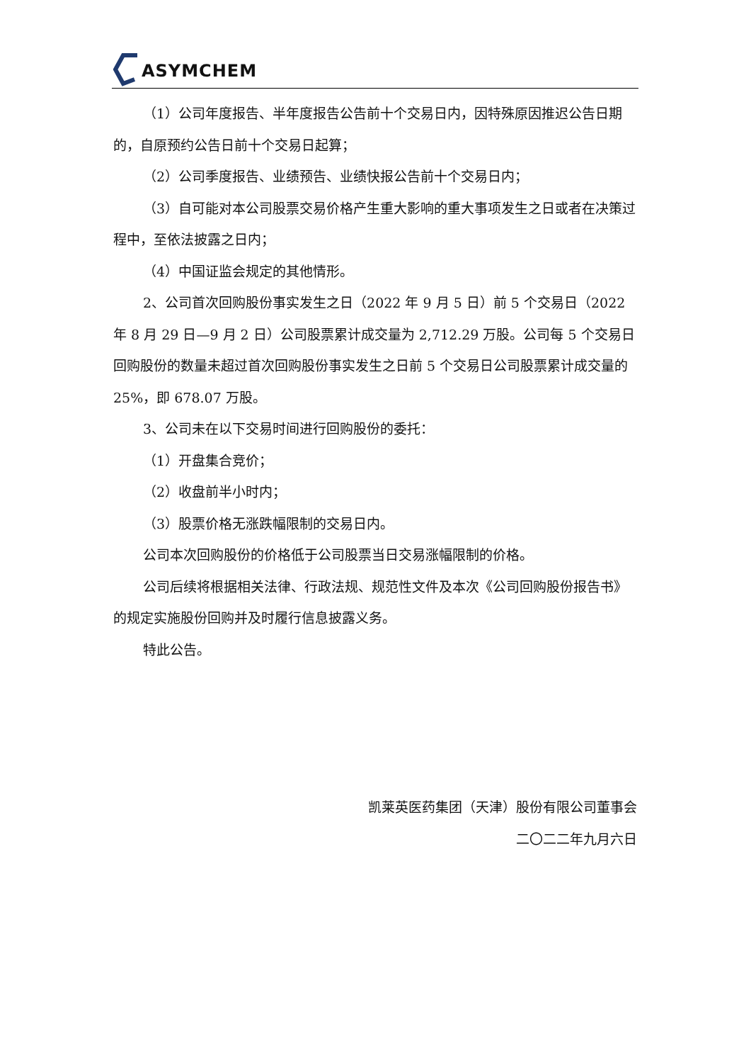ASYMCHEM
（1）公司年度报告、半年度报告公告前十个交易日内，因特殊原因推迟公告日期的，自原预约公告日前十个交易日起算；
（2）公司季度报告、业绩预告、业绩快报公告前十个交易日内；
（3）自可能对本公司股票交易价格产生重大影响的重大事项发生之日或者在决策过程中，至依法披露之日内；
（4）中国证监会规定的其他情形。
2、公司首次回购股份事实发生之日（2022 年 9 月 5 日）前 5 个交易日（2022 年 8 月 29 日—9 月 2 日）公司股票累计成交量为 2,712.29 万股。公司每 5 个交易日回购股份的数量未超过首次回购股份事实发生之日前 5 个交易日公司股票累计成交量的 25%，即 678.07 万股。
3、公司未在以下交易时间进行回购股份的委托：
（1）开盘集合竞价；
（2）收盘前半小时内；
（3）股票价格无涨跌幅限制的交易日内。
公司本次回购股份的价格低于公司股票当日交易涨幅限制的价格。
公司后续将根据相关法律、行政法规、规范性文件及本次《公司回购股份报告书》的规定实施股份回购并及时履行信息披露义务。
特此公告。
凯莱英医药集团（天津）股份有限公司董事会
二〇二二年九月六日